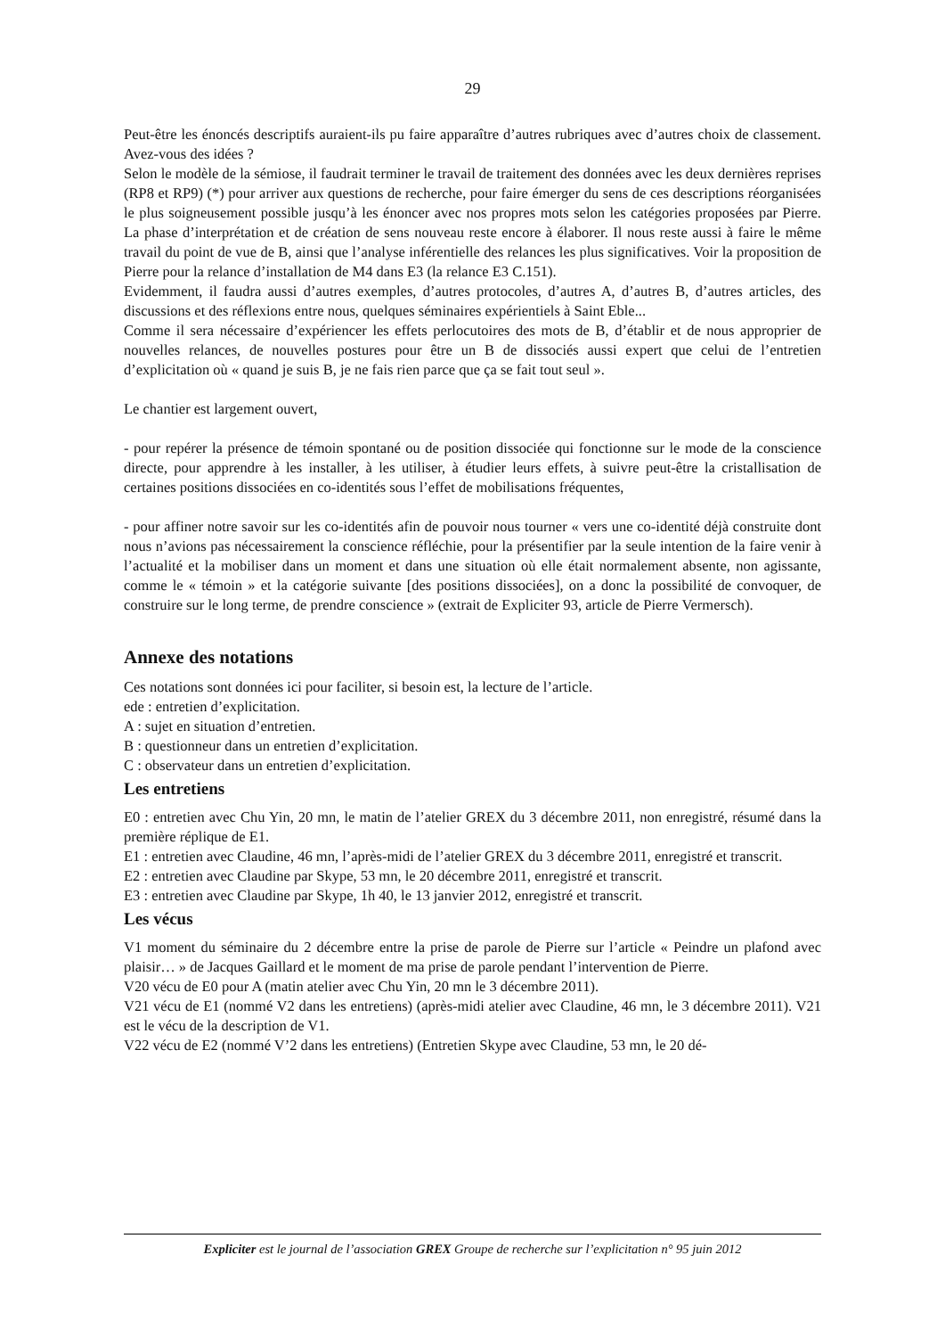29
Peut-être les énoncés descriptifs auraient-ils pu faire apparaître d’autres rubriques avec d’autres choix de classement. Avez-vous des idées ?
Selon le modèle de la sémiose, il faudrait terminer le travail de traitement des données avec les deux dernières reprises (RP8 et RP9) (*) pour arriver aux questions de recherche, pour faire émerger du sens de ces descriptions réorganisées le plus soigneusement possible jusqu’à les énoncer avec nos propres mots selon les catégories proposées par Pierre. La phase d’interprétation et de création de sens nouveau reste encore à élaborer. Il nous reste aussi à faire le même travail du point de vue de B, ainsi que l’analyse inférentielle des relances les plus significatives. Voir la proposition de Pierre pour la relance d’installation de M4 dans E3 (la relance E3 C.151).
Evidemment, il faudra aussi d’autres exemples, d’autres protocoles, d’autres A, d’autres B, d’autres articles, des discussions et des réflexions entre nous, quelques séminaires expérientiels à Saint Eble...
Comme il sera nécessaire d’expériencer les effets perlocutoires des mots de B, d’établir et de nous approprier de nouvelles relances, de nouvelles postures pour être un B de dissociés aussi expert que celui de l’entretien d’explicitation où « quand je suis B, je ne fais rien parce que ça se fait tout seul ».
Le chantier est largement ouvert,
- pour repérer la présence de témoin spontané ou de position dissociée qui fonctionne sur le mode de la conscience directe, pour apprendre à les installer, à les utiliser, à étudier leurs effets, à suivre peut-être la cristallisation de certaines positions dissociées en co-identités sous l’effet de mobilisations fréquentes,
- pour affiner notre savoir sur les co-identités afin de pouvoir nous tourner « vers une co-identité déjà construite dont nous n’avions pas nécessairement la conscience réfléchie, pour la présentifier par la seule intention de la faire venir à l’actualité et la mobiliser dans un moment et dans une situation où elle était normalement absente, non agissante, comme le « témoin » et la catégorie suivante [des positions dissociées], on a donc la possibilité de convoquer, de construire sur le long terme, de prendre conscience » (extrait de Expliciter 93, article de Pierre Vermersch).
Annexe des notations
Ces notations sont données ici pour faciliter, si besoin est, la lecture de l’article.
ede : entretien d’explicitation.
A : sujet en situation d’entretien.
B : questionneur dans un entretien d’explicitation.
C : observateur dans un entretien d’explicitation.
Les entretiens
E0 : entretien avec Chu Yin, 20 mn, le matin de l’atelier GREX du 3 décembre 2011, non enregistré, résumé dans la première réplique de E1.
E1 : entretien avec Claudine, 46 mn, l’après-midi de l’atelier GREX du 3 décembre 2011, enregistré et transcrit.
E2 : entretien avec Claudine par Skype, 53 mn, le 20 décembre 2011, enregistré et transcrit.
E3 : entretien avec Claudine par Skype, 1h 40, le 13 janvier 2012, enregistré et transcrit.
Les vécus
V1 moment du séminaire du 2 décembre entre la prise de parole de Pierre sur l’article « Peindre un plafond avec plaisir… » de Jacques Gaillard et le moment de ma prise de parole pendant l’intervention de Pierre.
V20 vécu de E0 pour A (matin atelier avec Chu Yin, 20 mn le 3 décembre 2011).
V21 vécu de E1 (nommé V2 dans les entretiens) (après-midi atelier avec Claudine, 46 mn, le 3 décembre 2011). V21 est le vécu de la description de V1.
V22 vécu de E2 (nommé V’2 dans les entretiens) (Entretien Skype avec Claudine, 53 mn, le 20 dé-
Expliciter est le journal de l’association GREX Groupe de recherche sur l’explicitation n° 95 juin 2012